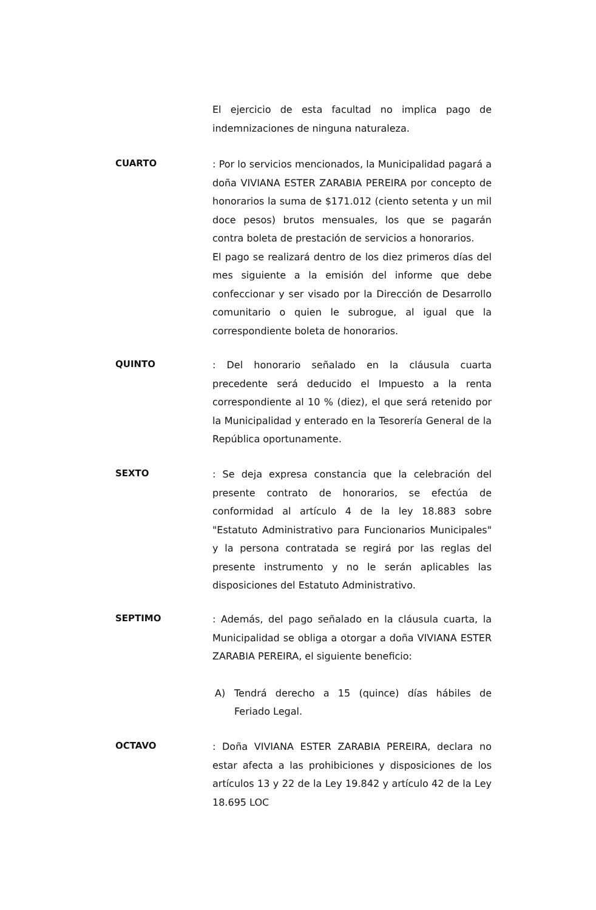El ejercicio de esta facultad no implica pago de indemnizaciones de ninguna naturaleza.
CUARTO
: Por lo servicios mencionados, la Municipalidad pagará a doña VIVIANA ESTER ZARABIA PEREIRA por concepto de honorarios la suma de $171.012 (ciento setenta y un mil doce pesos) brutos mensuales, los que se pagarán contra boleta de prestación de servicios a honorarios.
El pago se realizará dentro de los diez primeros días del mes siguiente a la emisión del informe que debe confeccionar y ser visado por la Dirección de Desarrollo comunitario o quien le subrogue, al igual que la correspondiente boleta de honorarios.
QUINTO
: Del honorario señalado en la cláusula cuarta precedente será deducido el Impuesto a la renta correspondiente al 10 % (diez), el que será retenido por la Municipalidad y enterado en la Tesorería General de la República oportunamente.
SEXTO
: Se deja expresa constancia que la celebración del presente contrato de honorarios, se efectúa de conformidad al artículo 4 de la ley 18.883 sobre "Estatuto Administrativo para Funcionarios Municipales" y la persona contratada se regirá por las reglas del presente instrumento y no le serán aplicables las disposiciones del Estatuto Administrativo.
SEPTIMO
: Además, del pago señalado en la cláusula cuarta, la Municipalidad se obliga a otorgar a doña VIVIANA ESTER ZARABIA PEREIRA, el siguiente beneficio:
A) Tendrá derecho a 15 (quince) días hábiles de Feriado Legal.
OCTAVO
: Doña VIVIANA ESTER ZARABIA PEREIRA, declara no estar afecta a las prohibiciones y disposiciones de los artículos 13 y 22 de la Ley 19.842 y artículo 42 de la Ley 18.695 LOC